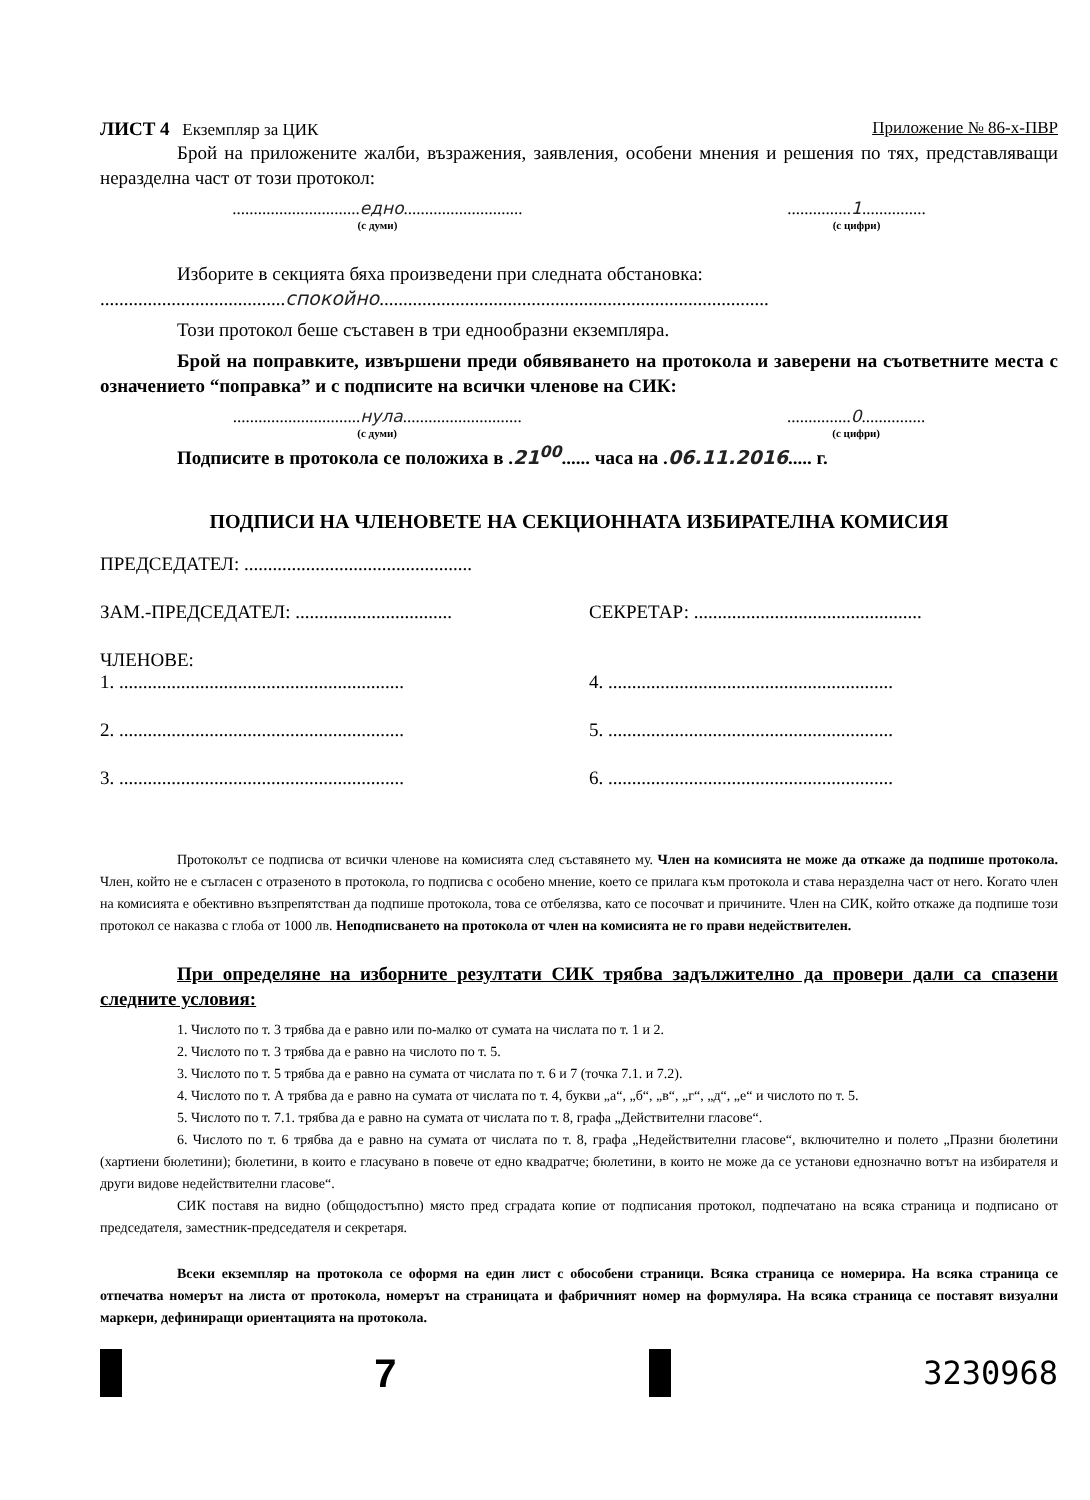ЛИСТ 4 Екземпляр за ЦИК Приложение № 86-х-ПВР
Брой на приложените жалби, възражения, заявления, особени мнения и решения по тях, представляващи неразделна част от този протокол:
..............................едно............................
(с думи)
...............1...............
(с цифри)
Изборите в секцията бяха произведени при следната обстановка:
.......................................спокойно..................................................................................
Този протокол беше съставен в три еднообразни екземпляра.
Брой на поправките, извършени преди обявяването на протокола и заверени на съответните места с означението “поправка” и с подписите на всички членове на СИК:
..............................нула............................
(с думи)
...............0...............
(с цифри)
Подписите в протокола се положиха в .21<sup>00</sup>...... часа на .06.11.2016..... г.
ПОДПИСИ НА ЧЛЕНОВЕТЕ НА СЕКЦИОННАТА ИЗБИРАТЕЛНА КОМИСИЯ
ПРЕДСЕДАТЕЛ: ................................................
ЗАМ.-ПРЕДСЕДАТЕЛ: .................................
СЕКРЕТАР: ................................................
ЧЛЕНОВЕ:
1. ............................................................
4. ............................................................
2. ............................................................
5. ............................................................
3. ............................................................
6. ............................................................
Протоколът се подписва от всички членове на комисията след съставянето му. Член на комисията не може да откаже да подпише протокола. Член, който не е съгласен с отразеното в протокола, го подписва с особено мнение, което се прилага към протокола и става неразделна част от него. Когато член на комисията е обективно възпрепятстван да подпише протокола, това се отбелязва, като се посочват и причините. Член на СИК, който откаже да подпише този протокол се наказва с глоба от 1000 лв. Неподписването на протокола от член на комисията не го прави недействителен.
При определяне на изборните резултати СИК трябва задължително да провери дали са спазени следните условия:
1. Числото по т. 3 трябва да е равно или по-малко от сумата на числата по т. 1 и 2.
2. Числото по т. 3 трябва да е равно на числото по т. 5.
3. Числото по т. 5 трябва да е равно на сумата от числата по т. 6 и 7 (точка 7.1. и 7.2).
4. Числото по т. А трябва да е равно на сумата от числата по т. 4, букви „а“, „б“, „в“, „г“, „д“, „е“ и числото по т. 5.
5. Числото по т. 7.1. трябва да е равно на сумата от числата по т. 8, графа „Действителни гласове“.
6. Числото по т. 6 трябва да е равно на сумата от числата по т. 8, графа „Недействителни гласове“, включително и полето „Празни бюлетини (хартиени бюлетини); бюлетини, в които е гласувано в повече от едно квадратче; бюлетини, в които не може да се установи еднозначно вотът на избирателя и други видове недействителни гласове“.
СИК поставя на видно (общодостъпно) място пред сградата копие от подписания протокол, подпечатано на всяка страница и подписано от председателя, заместник-председателя и секретаря.
Всеки екземпляр на протокола се оформя на един лист с обособени страници. Всяка страница се номерира. На всяка страница се отпечатва номерът на листа от протокола, номерът на страницата и фабричният номер на формуляра. На всяка страница се поставят визуални маркери, дефиниращи ориентацията на протокола.
7
3230968